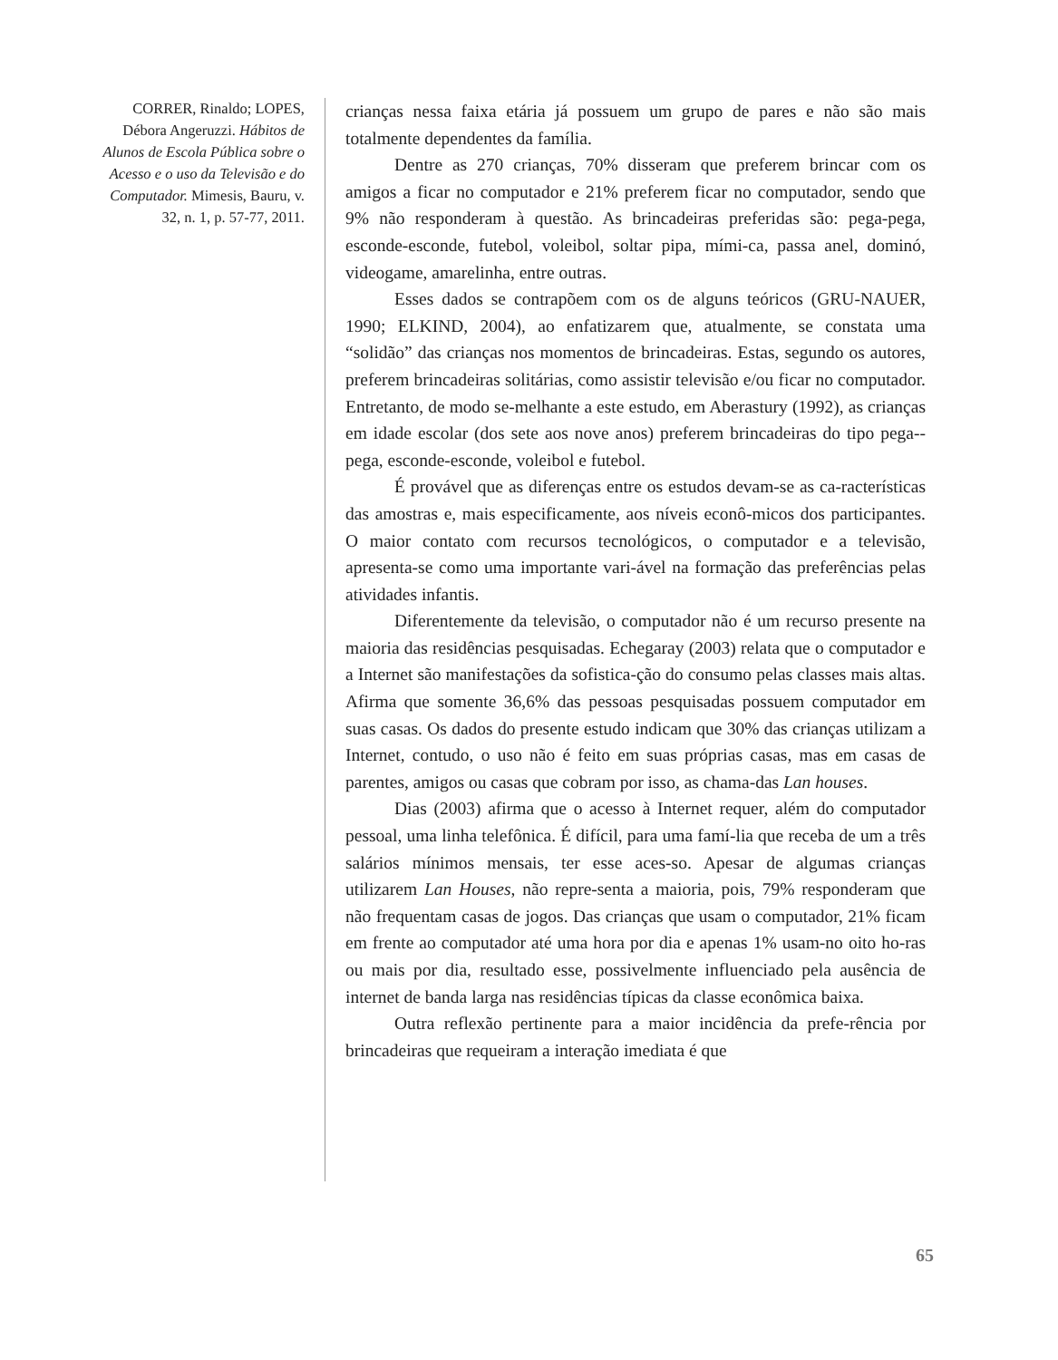CORRER, Rinaldo; LOPES, Débora Angeruzzi. Hábitos de Alunos de Escola Pública sobre o Acesso e o uso da Televisão e do Computador. Mimesis, Bauru, v. 32, n. 1, p. 57-77, 2011.
crianças nessa faixa etária já possuem um grupo de pares e não são mais totalmente dependentes da família.
Dentre as 270 crianças, 70% disseram que preferem brincar com os amigos a ficar no computador e 21% preferem ficar no computador, sendo que 9% não responderam à questão. As brincadeiras preferidas são: pega-pega, esconde-esconde, futebol, voleibol, soltar pipa, mími-ca, passa anel, dominó, videogame, amarelinha, entre outras.
Esses dados se contrapõem com os de alguns teóricos (GRU-NAUER, 1990; ELKIND, 2004), ao enfatizarem que, atualmente, se constata uma “solidão” das crianças nos momentos de brincadeiras. Estas, segundo os autores, preferem brincadeiras solitárias, como assistir televisão e/ou ficar no computador. Entretanto, de modo se-melhante a este estudo, em Aberastury (1992), as crianças em idade escolar (dos sete aos nove anos) preferem brincadeiras do tipo pega--pega, esconde-esconde, voleibol e futebol.
É provável que as diferenças entre os estudos devam-se as ca-racterísticas das amostras e, mais especificamente, aos níveis econô-micos dos participantes. O maior contato com recursos tecnológicos, o computador e a televisão, apresenta-se como uma importante vari-ável na formação das preferências pelas atividades infantis.
Diferentemente da televisão, o computador não é um recurso presente na maioria das residências pesquisadas. Echegaray (2003) relata que o computador e a Internet são manifestações da sofistica-ção do consumo pelas classes mais altas. Afirma que somente 36,6% das pessoas pesquisadas possuem computador em suas casas. Os dados do presente estudo indicam que 30% das crianças utilizam a Internet, contudo, o uso não é feito em suas próprias casas, mas em casas de parentes, amigos ou casas que cobram por isso, as chama-das Lan houses.
Dias (2003) afirma que o acesso à Internet requer, além do computador pessoal, uma linha telefônica. É difícil, para uma famí-lia que receba de um a três salários mínimos mensais, ter esse aces-so. Apesar de algumas crianças utilizarem Lan Houses, não repre-senta a maioria, pois, 79% responderam que não frequentam casas de jogos. Das crianças que usam o computador, 21% ficam em frente ao computador até uma hora por dia e apenas 1% usam-no oito ho-ras ou mais por dia, resultado esse, possivelmente influenciado pela ausência de internet de banda larga nas residências típicas da classe econômica baixa.
Outra reflexão pertinente para a maior incidência da prefe-rência por brincadeiras que requeiram a interação imediata é que
65